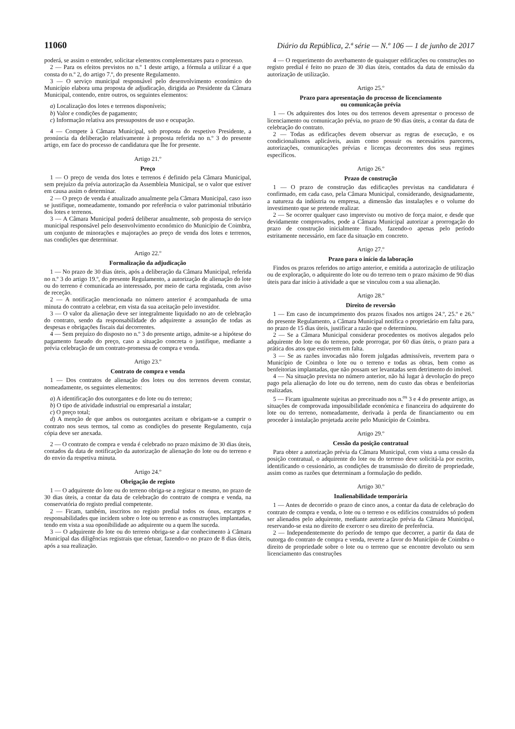11060 Diário da República, 2.ª série — N.º 106 — 1 de junho de 2017
poderá, se assim o entender, solicitar elementos complementares para o processo.
2 — Para os efeitos previstos no n.º 1 deste artigo, a fórmula a utilizar é a que consta do n.º 2, do artigo 7.º, do presente Regulamento.
3 — O serviço municipal responsável pelo desenvolvimento económico do Município elabora uma proposta de adjudicação, dirigida ao Presidente da Câmara Municipal, contendo, entre outros, os seguintes elementos:
a) Localização dos lotes e terrenos disponíveis;
b) Valor e condições de pagamento;
c) Informação relativa aos pressupostos de uso e ocupação.
4 — Compete à Câmara Municipal, sob proposta do respetivo Presidente, a pronúncia da deliberação relativamente à proposta referida no n.º 3 do presente artigo, em face do processo de candidatura que lhe for presente.
Artigo 21.º
Preço
1 — O preço de venda dos lotes e terrenos é definido pela Câmara Municipal, sem prejuízo da prévia autorização da Assembleia Municipal, se o valor que estiver em causa assim o determinar.
2 — O preço de venda é atualizado anualmente pela Câmara Municipal, caso isso se justifique, nomeadamente, tomando por referência o valor patrimonial tributário dos lotes e terrenos.
3 — A Câmara Municipal poderá deliberar anualmente, sob proposta do serviço municipal responsável pelo desenvolvimento económico do Município de Coimbra, um conjunto de minorações e majorações ao preço de venda dos lotes e terrenos, nas condições que determinar.
Artigo 22.º
Formalização da adjudicação
1 — No prazo de 30 dias úteis, após a deliberação da Câmara Municipal, referida no n.º 3 do artigo 19.º, do presente Regulamento, a autorização de alienação do lote ou do terreno é comunicada ao interessado, por meio de carta registada, com aviso de receção.
2 — A notificação mencionada no número anterior é acompanhada de uma minuta do contrato a celebrar, em vista da sua aceitação pelo investidor.
3 — O valor da alienação deve ser integralmente liquidado no ato de celebração do contrato, sendo da responsabilidade do adquirente a assunção de todas as despesas e obrigações fiscais daí decorrentes.
4 — Sem prejuízo do disposto no n.º 3 do presente artigo, admite-se a hipótese do pagamento faseado do preço, caso a situação concreta o justifique, mediante a prévia celebração de um contrato-promessa de compra e venda.
Artigo 23.º
Contrato de compra e venda
1 — Dos contratos de alienação dos lotes ou dos terrenos devem constar, nomeadamente, os seguintes elementos:
a) A identificação dos outorgantes e do lote ou do terreno;
b) O tipo de atividade industrial ou empresarial a instalar;
c) O preço total;
d) A menção de que ambos os outorgantes aceitam e obrigam-se a cumprir o contrato nos seus termos, tal como as condições do presente Regulamento, cuja cópia deve ser anexada.
2 — O contrato de compra e venda é celebrado no prazo máximo de 30 dias úteis, contados da data de notificação da autorização de alienação do lote ou do terreno e do envio da respetiva minuta.
Artigo 24.º
Obrigação de registo
1 — O adquirente do lote ou do terreno obriga-se a registar o mesmo, no prazo de 30 dias úteis, a contar da data de celebração do contrato de compra e venda, na conservatória do registo predial competente.
2 — Ficam, também, inscritos no registo predial todos os ónus, encargos e responsabilidades que incidem sobre o lote ou terreno e as construções implantadas, tendo em vista a sua oponibilidade ao adquirente ou a quem lhe suceda.
3 — O adquirente do lote ou do terreno obriga-se a dar conhecimento à Câmara Municipal das diligências registrais que efetuar, fazendo-o no prazo de 8 dias úteis, após a sua realização.
4 — O requerimento do averbamento de quaisquer edificações ou construções no registo predial é feito no prazo de 30 dias úteis, contados da data de emissão da autorização de utilização.
Artigo 25.º
Prazo para apresentação do processo de licenciamento
ou comunicação prévia
1 — Os adquirentes dos lotes ou dos terrenos devem apresentar o processo de licenciamento ou comunicação prévia, no prazo de 90 dias úteis, a contar da data de celebração do contrato.
2 — Todas as edificações devem observar as regras de execução, e os condicionalismos aplicáveis, assim como possuir os necessários pareceres, autorizações, comunicações prévias e licenças decorrentes dos seus regimes específicos.
Artigo 26.º
Prazo de construção
1 — O prazo de construção das edificações previstas na candidatura é confirmado, em cada caso, pela Câmara Municipal, considerando, designadamente, a natureza da indústria ou empresa, a dimensão das instalações e o volume do investimento que se pretende realizar.
2 — Se ocorrer qualquer caso imprevisto ou motivo de força maior, e desde que devidamente comprovados, pode a Câmara Municipal autorizar a prorrogação do prazo de construção inicialmente fixado, fazendo-o apenas pelo período estritamente necessário, em face da situação em concreto.
Artigo 27.º
Prazo para o início da laboração
Findos os prazos referidos no artigo anterior, e emitida a autorização de utilização ou de exploração, o adquirente do lote ou do terreno tem o prazo máximo de 90 dias úteis para dar início à atividade a que se vinculou com a sua alienação.
Artigo 28.º
Direito de reversão
1 — Em caso de incumprimento dos prazos fixados nos artigos 24.º, 25.º e 26.º do presente Regulamento, a Câmara Municipal notifica o proprietário em falta para, no prazo de 15 dias úteis, justificar a razão que o determinou.
2 — Se a Câmara Municipal considerar procedentes os motivos alegados pelo adquirente do lote ou do terreno, pode prorrogar, por 60 dias úteis, o prazo para a prática dos atos que estiverem em falta.
3 — Se as razões invocadas não forem julgadas admissíveis, revertem para o Município de Coimbra o lote ou o terreno e todas as obras, bem como as benfeitorias implantadas, que não possam ser levantadas sem detrimento do imóvel.
4 — Na situação prevista no número anterior, não há lugar à devolução do preço pago pela alienação do lote ou do terreno, nem do custo das obras e benfeitorias realizadas.
5 — Ficam igualmente sujeitas ao preceituado nos n.<sup>os</sup> 3 e 4 do presente artigo, as situações de comprovada impossibilidade económica e financeira do adquirente do lote ou do terreno, nomeadamente, derivada à perda de financiamento ou em proceder à instalação projetada aceite pelo Município de Coimbra.
Artigo 29.º
Cessão da posição contratual
Para obter a autorização prévia da Câmara Municipal, com vista a uma cessão da posição contratual, o adquirente do lote ou do terreno deve solicitá-la por escrito, identificando o cessionário, as condições de transmissão do direito de propriedade, assim como as razões que determinam a formulação do pedido.
Artigo 30.º
Inalienabilidade temporária
1 — Antes de decorrido o prazo de cinco anos, a contar da data de celebração do contrato de compra e venda, o lote ou o terreno e os edifícios construídos só podem ser alienados pelo adquirente, mediante autorização prévia da Câmara Municipal, reservando-se esta no direito de exercer o seu direito de preferência.
2 — Independentemente do período de tempo que decorrer, a partir da data de outorga do contrato de compra e venda, reverte a favor do Município de Coimbra o direito de propriedade sobre o lote ou o terreno que se encontre devoluto ou sem licenciamento das construções